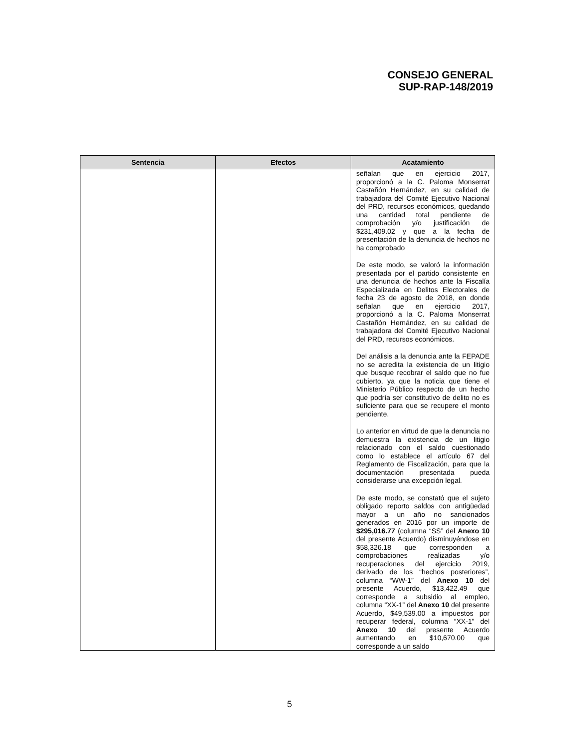CONSEJO GENERAL
SUP-RAP-148/2019
| Sentencia | Efectos | Acatamiento |
| --- | --- | --- |
| | | señalan que en ejercicio 2017, proporcionó a la C. Paloma Monserrat Castañón Hernández, en su calidad de trabajadora del Comité Ejecutivo Nacional del PRD, recursos económicos, quedando una cantidad total pendiente de comprobación y/o justificación de $231,409.02 y que a la fecha de presentación de la denuncia de hechos no ha comprobado De este modo, se valoró la información presentada por el partido consistente en una denuncia de hechos ante la Fiscalía Especializada en Delitos Electorales de fecha 23 de agosto de 2018, en donde señalan que en ejercicio 2017, proporcionó a la C. Paloma Monserrat Castañón Hernández, en su calidad de trabajadora del Comité Ejecutivo Nacional del PRD, recursos económicos. Del análisis a la denuncia ante la FEPADE no se acredita la existencia de un litigio que busque recobrar el saldo que no fue cubierto, ya que la noticia que tiene el Ministerio Público respecto de un hecho que podría ser constitutivo de delito no es suficiente para que se recupere el monto pendiente. Lo anterior en virtud de que la denuncia no demuestra la existencia de un litigio relacionado con el saldo cuestionado como lo establece el artículo 67 del Reglamento de Fiscalización, para que la documentación presentada pueda considerarse una excepción legal. De este modo, se constató que el sujeto obligado reporto saldos con antigüedad mayor a un año no sancionados generados en 2016 por un importe de $295,016.77 (columna “SS” del Anexo 10 del presente Acuerdo) disminuyéndose en $58,326.18 que corresponden a comprobaciones realizadas y/o recuperaciones del ejercicio 2019, derivado de los “hechos posteriores”, columna “WW-1” del Anexo 10 del presente Acuerdo, $13,422.49 que corresponde a subsidio al empleo, columna “XX-1” del Anexo 10 del presente Acuerdo, $49,539.00 a impuestos por recuperar federal, columna “XX-1” del Anexo 10 del presente Acuerdo aumentando en $10,670.00 que corresponde a un saldo |
5